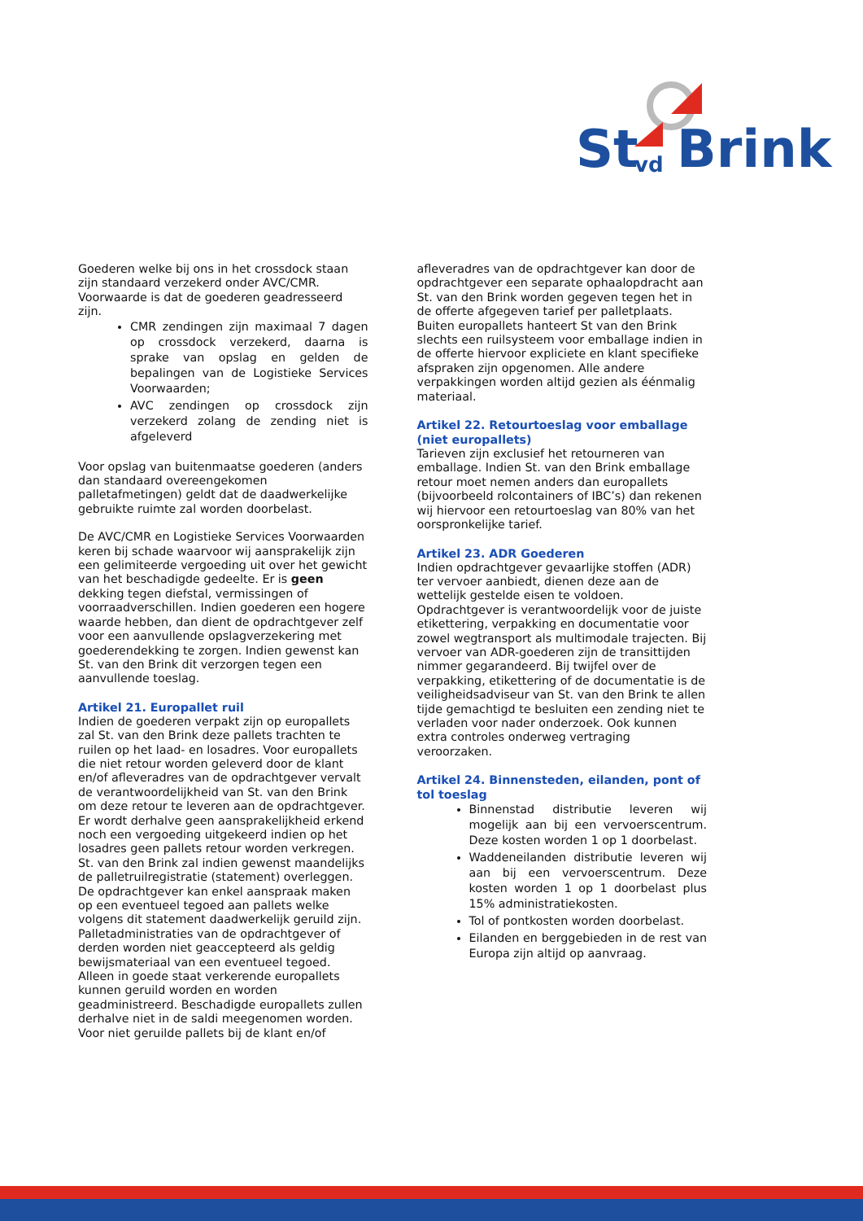St vd Brink
Goederen welke bij ons in het crossdock staan zijn standaard verzekerd onder AVC/CMR. Voorwaarde is dat de goederen geadresseerd zijn.
CMR zendingen zijn maximaal 7 dagen op crossdock verzekerd, daarna is sprake van opslag en gelden de bepalingen van de Logistieke Services Voorwaarden;
AVC zendingen op crossdock zijn verzekerd zolang de zending niet is afgeleverd
Voor opslag van buitenmaatse goederen (anders dan standaard overeengekomen palletafmetingen) geldt dat de daadwerkelijke gebruikte ruimte zal worden doorbelast.
De AVC/CMR en Logistieke Services Voorwaarden keren bij schade waarvoor wij aansprakelijk zijn een gelimiteerde vergoeding uit over het gewicht van het beschadigde gedeelte. Er is geen dekking tegen diefstal, vermissingen of voorraadverschillen. Indien goederen een hogere waarde hebben, dan dient de opdrachtgever zelf voor een aanvullende opslagverzekering met goederendekking te zorgen. Indien gewenst kan St. van den Brink dit verzorgen tegen een aanvullende toeslag.
Artikel 21. Europallet ruil
Indien de goederen verpakt zijn op europallets zal St. van den Brink deze pallets trachten te ruilen op het laad- en losadres. Voor europallets die niet retour worden geleverd door de klant en/of afleveradres van de opdrachtgever vervalt de verantwoordelijkheid van St. van den Brink om deze retour te leveren aan de opdrachtgever. Er wordt derhalve geen aansprakelijkheid erkend noch een vergoeding uitgekeerd indien op het losadres geen pallets retour worden verkregen. St. van den Brink zal indien gewenst maandelijks de palletruilregistratie (statement) overleggen. De opdrachtgever kan enkel aanspraak maken op een eventueel tegoed aan pallets welke volgens dit statement daadwerkelijk geruild zijn. Palletadministraties van de opdrachtgever of derden worden niet geaccepteerd als geldig bewijsmateriaal van een eventueel tegoed. Alleen in goede staat verkerende europallets kunnen geruild worden en worden geadministreerd. Beschadigde europallets zullen derhalve niet in de saldi meegenomen worden. Voor niet geruilde pallets bij de klant en/of
afleveradres van de opdrachtgever kan door de opdrachtgever een separate ophaalopdracht aan St. van den Brink worden gegeven tegen het in de offerte afgegeven tarief per palletplaats. Buiten europallets hanteert St van den Brink slechts een ruilsysteem voor emballage indien in de offerte hiervoor expliciete en klant specifieke afspraken zijn opgenomen. Alle andere verpakkingen worden altijd gezien als éénmalig materiaal.
Artikel 22. Retourtoeslag voor emballage (niet europallets)
Tarieven zijn exclusief het retourneren van emballage. Indien St. van den Brink emballage retour moet nemen anders dan europallets (bijvoorbeeld rolcontainers of IBC’s) dan rekenen wij hiervoor een retourtoeslag van 80% van het oorspronkelijke tarief.
Artikel 23. ADR Goederen
Indien opdrachtgever gevaarlijke stoffen (ADR) ter vervoer aanbiedt, dienen deze aan de wettelijk gestelde eisen te voldoen. Opdrachtgever is verantwoordelijk voor de juiste etikettering, verpakking en documentatie voor zowel wegtransport als multimodale trajecten. Bij vervoer van ADR-goederen zijn de transittijden nimmer gegarandeerd. Bij twijfel over de verpakking, etikettering of de documentatie is de veiligheidsadviseur van St. van den Brink te allen tijde gemachtigd te besluiten een zending niet te verladen voor nader onderzoek. Ook kunnen extra controles onderweg vertraging veroorzaken.
Artikel 24. Binnensteden, eilanden, pont of tol toeslag
Binnenstad distributie leveren wij mogelijk aan bij een vervoerscentrum. Deze kosten worden 1 op 1 doorbelast.
Waddeneilanden distributie leveren wij aan bij een vervoerscentrum. Deze kosten worden 1 op 1 doorbelast plus 15% administratiekosten.
Tol of pontkosten worden doorbelast.
Eilanden en berggebieden in de rest van Europa zijn altijd op aanvraag.